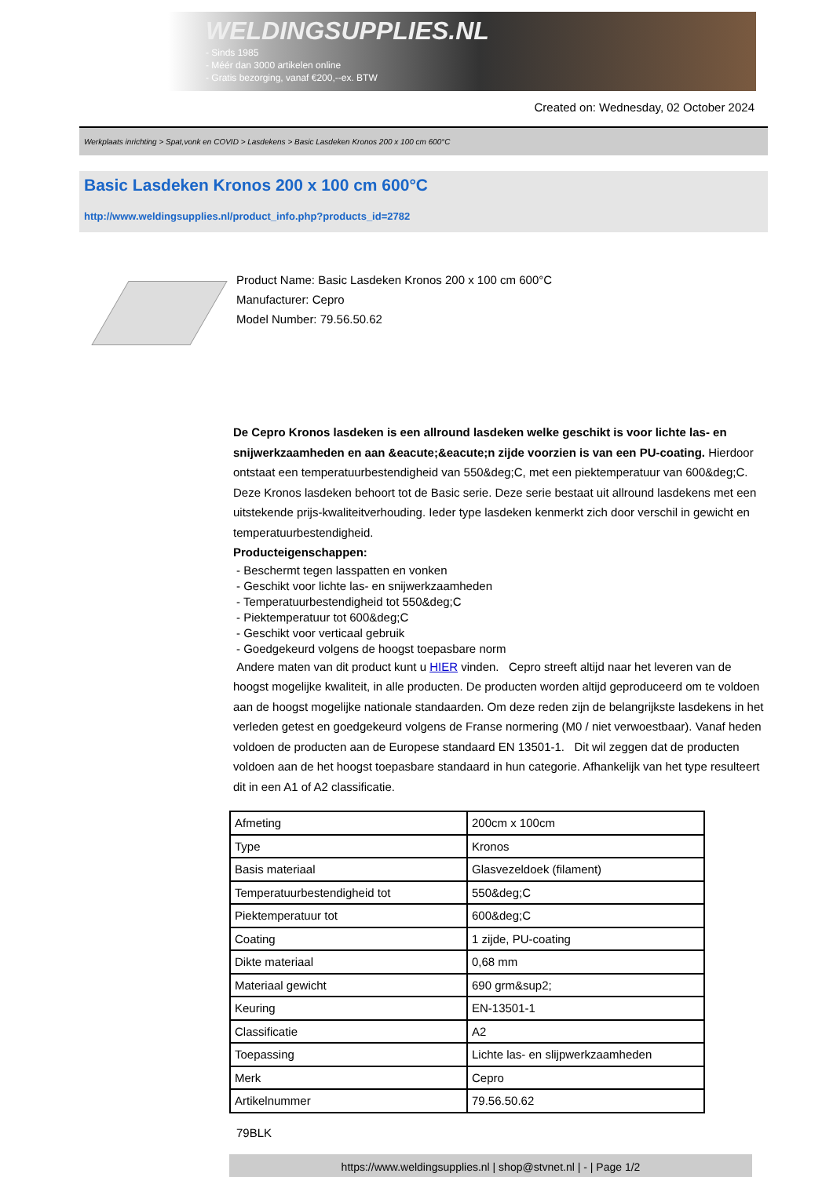WELDINGSUPPLIES.NL
- Sinds 1985
- Méér dan 3000 artikelen online
- Gratis bezorging, vanaf €200,--ex. BTW
Created on: Wednesday, 02 October 2024
Werkplaats inrichting > Spat,vonk en COVID > Lasdekens > Basic Lasdeken Kronos 200 x 100 cm 600°C
Basic Lasdeken Kronos 200 x 100 cm 600°C
http://www.weldingsupplies.nl/product_info.php?products_id=2782
Product Name: Basic Lasdeken Kronos 200 x 100 cm 600°C
Manufacturer: Cepro
Model Number: 79.56.50.62
De Cepro Kronos lasdeken is een allround lasdeken welke geschikt is voor lichte las- en snijwerkzaamheden en aan &eacute;&eacute;n zijde voorzien is van een PU-coating. Hierdoor ontstaat een temperatuurbestendigheid van 550&deg;C, met een piektemperatuur van 600&deg;C. Deze Kronos lasdeken behoort tot de Basic serie. Deze serie bestaat uit allround lasdekens met een uitstekende prijs-kwaliteitverhouding. Ieder type lasdeken kenmerkt zich door verschil in gewicht en temperatuurbestendigheid.
Producteigenschappen:
- Beschermt tegen lasspatten en vonken
- Geschikt voor lichte las- en snijwerkzaamheden
- Temperatuurbestendigheid tot 550&deg;C
- Piektemperatuur tot 600&deg;C
- Geschikt voor verticaal gebruik
- Goedgekeurd volgens de hoogst toepasbare norm
Andere maten van dit product kunt u HIER vinden. Cepro streeft altijd naar het leveren van de hoogst mogelijke kwaliteit, in alle producten. De producten worden altijd geproduceerd om te voldoen aan de hoogst mogelijke nationale standaarden. Om deze reden zijn de belangrijkste lasdekens in het verleden getest en goedgekeurd volgens de Franse normering (M0 / niet verwoestbaar). Vanaf heden voldoen de producten aan de Europese standaard EN 13501-1. Dit wil zeggen dat de producten voldoen aan de het hoogst toepasbare standaard in hun categorie. Afhankelijk van het type resulteert dit in een A1 of A2 classificatie.
| Afmeting | 200cm x 100cm |
| Type | Kronos |
| Basis materiaal | Glasvezeldoek (filament) |
| Temperatuurbestendigheid tot | 550&deg;C |
| Piektemperatuur tot | 600&deg;C |
| Coating | 1 zijde, PU-coating |
| Dikte materiaal | 0,68 mm |
| Materiaal gewicht | 690 grm&sup2; |
| Keuring | EN-13501-1 |
| Classificatie | A2 |
| Toepassing | Lichte las- en slijpwerkzaamheden |
| Merk | Cepro |
| Artikelnummer | 79.56.50.62 |
79BLK
https://www.weldingsupplies.nl | shop@stvnet.nl | - | Page 1/2